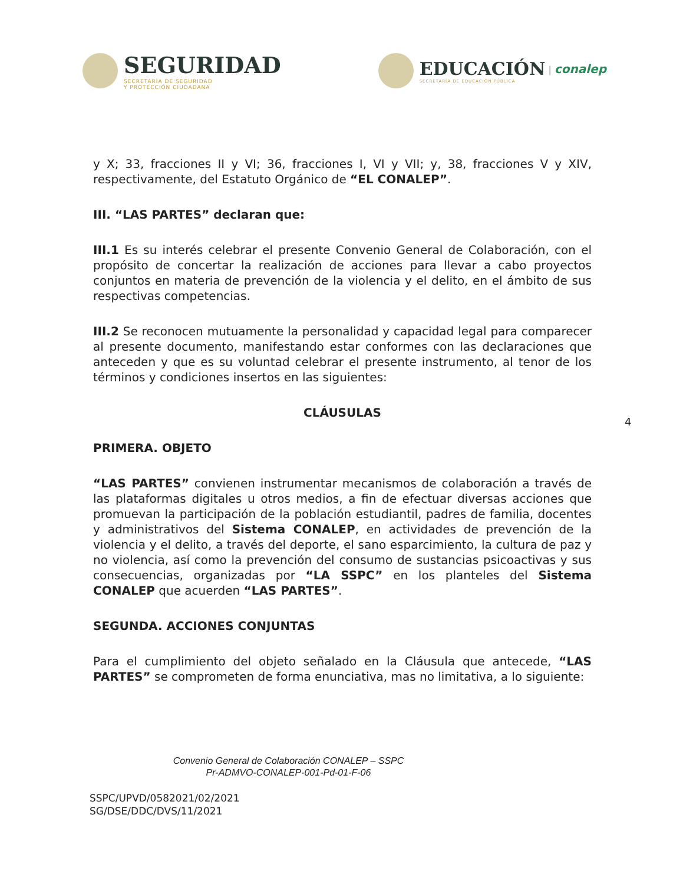SEGURIDAD
SECRETARÍA DE SEGURIDAD
Y PROTECCIÓN CIUDADANA
EDUCACIÓN
SECRETARÍA DE EDUCACIÓN PÚBLICA
| conalep
y X; 33, fracciones II y VI; 36, fracciones I, VI y VII; y, 38, fracciones V y XIV, respectivamente, del Estatuto Orgánico de “EL CONALEP”.
III. “LAS PARTES” declaran que:
III.1 Es su interés celebrar el presente Convenio General de Colaboración, con el propósito de concertar la realización de acciones para llevar a cabo proyectos conjuntos en materia de prevención de la violencia y el delito, en el ámbito de sus respectivas competencias.
III.2 Se reconocen mutuamente la personalidad y capacidad legal para comparecer al presente documento, manifestando estar conformes con las declaraciones que anteceden y que es su voluntad celebrar el presente instrumento, al tenor de los términos y condiciones insertos en las siguientes:
CLÁUSULAS
PRIMERA. OBJETO
“LAS PARTES” convienen instrumentar mecanismos de colaboración a través de las plataformas digitales u otros medios, a fin de efectuar diversas acciones que promuevan la participación de la población estudiantil, padres de familia, docentes y administrativos del Sistema CONALEP, en actividades de prevención de la violencia y el delito, a través del deporte, el sano esparcimiento, la cultura de paz y no violencia, así como la prevención del consumo de sustancias psicoactivas y sus consecuencias, organizadas por “LA SSPC” en los planteles del Sistema CONALEP que acuerden “LAS PARTES”.
SEGUNDA. ACCIONES CONJUNTAS
Para el cumplimiento del objeto señalado en la Cláusula que antecede, “LAS PARTES” se comprometen de forma enunciativa, mas no limitativa, a lo siguiente:
4
Convenio General de Colaboración CONALEP – SSPC
Pr-ADMVO-CONALEP-001-Pd-01-F-06
SSPC/UPVD/0582021/02/2021
SG/DSE/DDC/DVS/11/2021